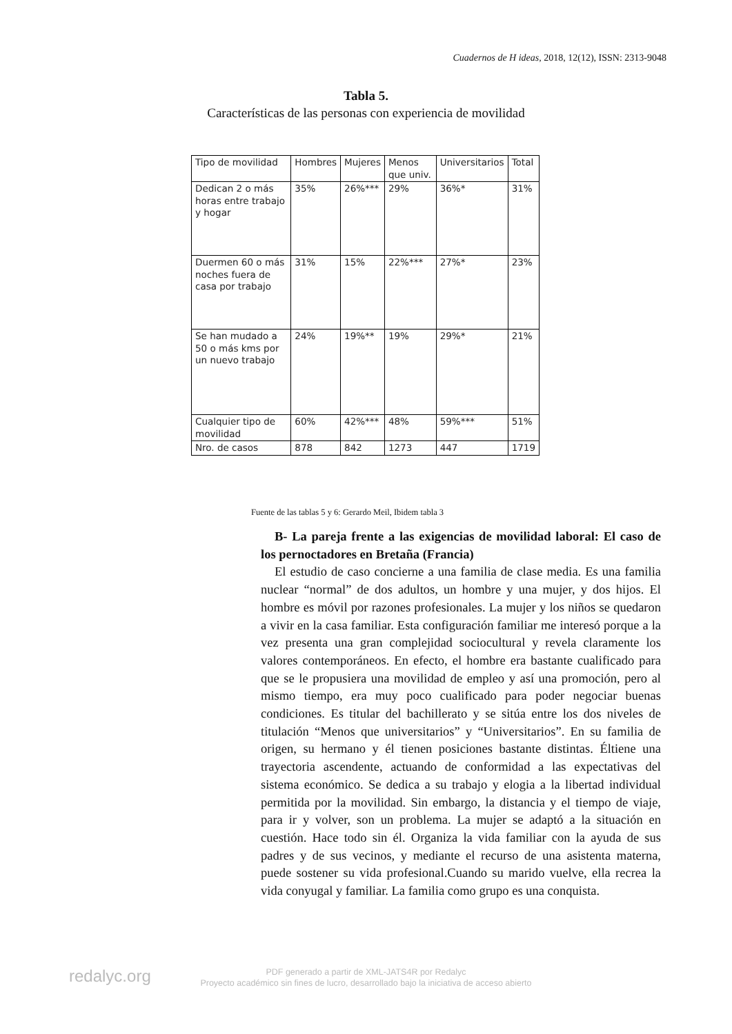Cuadernos de H ideas, 2018, 12(12), ISSN: 2313-9048
Tabla 5.
Características de las personas con experiencia de movilidad
| Tipo de movilidad | Hombres | Mujeres | Menos que univ. | Universitarios | Total |
| --- | --- | --- | --- | --- | --- |
| Dedican 2 o más horas entre trabajo y hogar | 35% | 26%*** | 29% | 36%* | 31% |
| Duermen 60 o más noches fuera de casa por trabajo | 31% | 15% | 22%*** | 27%* | 23% |
| Se han mudado a 50 o más kms por un nuevo trabajo | 24% | 19%** | 19% | 29%* | 21% |
| Cualquier tipo de movilidad | 60% | 42%*** | 48% | 59%*** | 51% |
| Nro. de casos | 878 | 842 | 1273 | 447 | 1719 |
Fuente de las tablas 5 y 6: Gerardo Meil, Ibidem tabla 3
B- La pareja frente a las exigencias de movilidad laboral: El caso de los pernoctadores en Bretaña (Francia)
El estudio de caso concierne a una familia de clase media. Es una familia nuclear “normal” de dos adultos, un hombre y una mujer, y dos hijos. El hombre es móvil por razones profesionales. La mujer y los niños se quedaron a vivir en la casa familiar. Esta configuración familiar me interesó porque a la vez presenta una gran complejidad sociocultural y revela claramente los valores contemporáneos. En efecto, el hombre era bastante cualificado para que se le propusiera una movilidad de empleo y así una promoción, pero al mismo tiempo, era muy poco cualificado para poder negociar buenas condiciones. Es titular del bachillerato y se sitúa entre los dos niveles de titulación “Menos que universitarios” y “Universitarios”. En su familia de origen, su hermano y él tienen posiciones bastante distintas. Éltiene una trayectoria ascendente, actuando de conformidad a las expectativas del sistema económico. Se dedica a su trabajo y elogia a la libertad individual permitida por la movilidad. Sin embargo, la distancia y el tiempo de viaje, para ir y volver, son un problema. La mujer se adaptó a la situación en cuestión. Hace todo sin él. Organiza la vida familiar con la ayuda de sus padres y de sus vecinos, y mediante el recurso de una asistenta materna, puede sostener su vida profesional.Cuando su marido vuelve, ella recrea la vida conyugal y familiar. La familia como grupo es una conquista.
redalyc.org
PDF generado a partir de XML-JATS4R por Redalyc
Proyecto académico sin fines de lucro, desarrollado bajo la iniciativa de acceso abierto